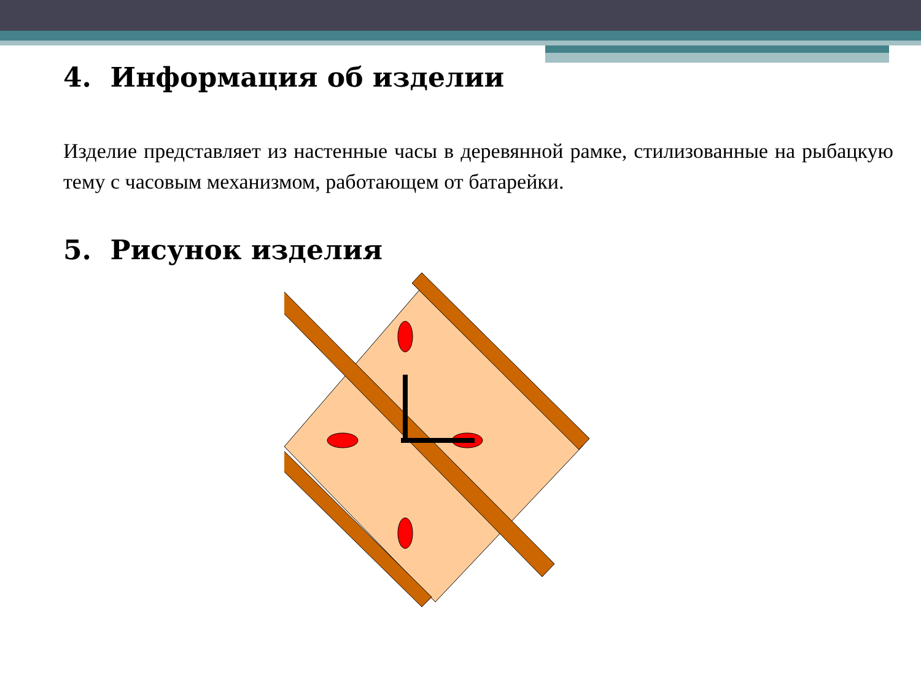4. Информация об изделии
Изделие представляет из настенные часы в деревянной рамке, стилизованные на рыбацкую тему с часовым механизмом, работающем от батарейки.
5. Рисунок изделия